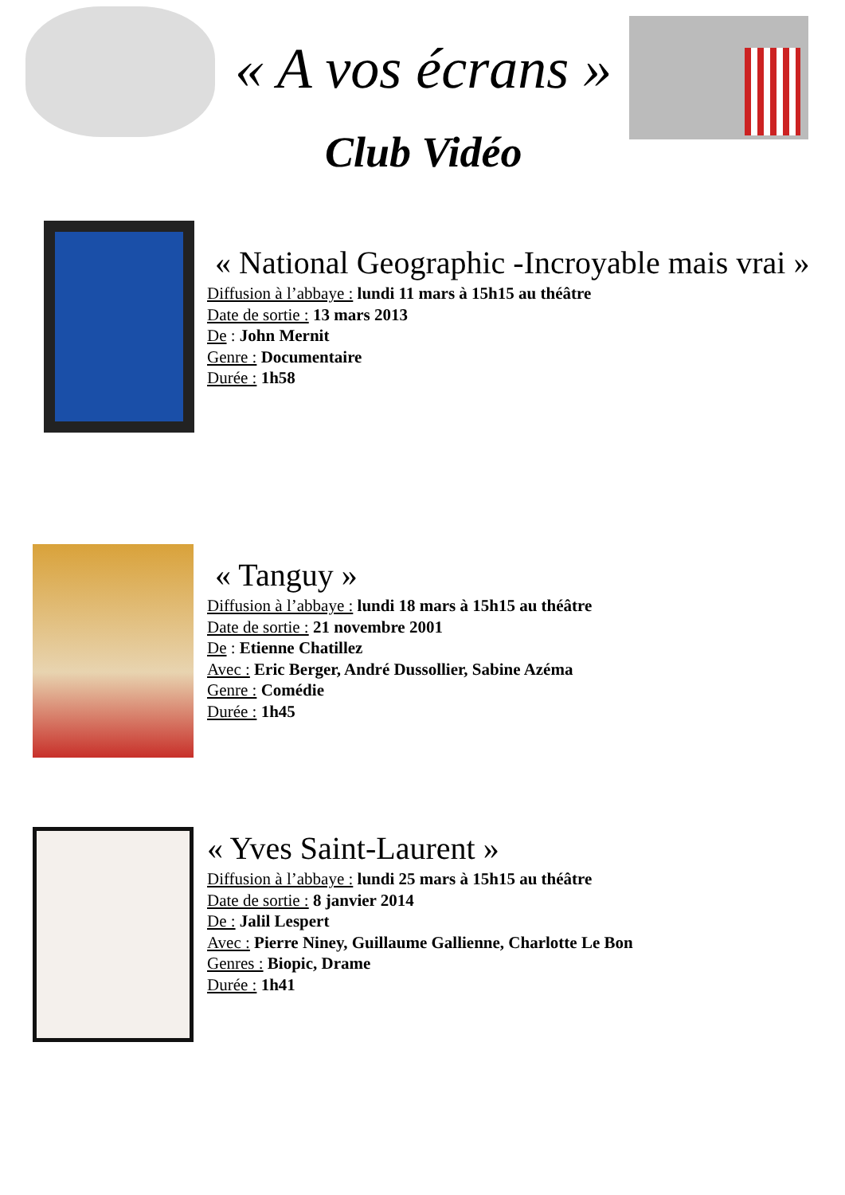« A vos écrans »
Club Vidéo
« National Geographic -Incroyable mais vrai »
Diffusion à l’abbaye : lundi 11 mars à 15h15 au théâtre
Date de sortie : 13 mars 2013
De : John Mernit
Genre : Documentaire
Durée : 1h58
« Tanguy »
Diffusion à l’abbaye : lundi 18 mars à 15h15 au théâtre
Date de sortie : 21 novembre 2001
De : Etienne Chatillez
Avec : Eric Berger, André Dussollier, Sabine Azéma
Genre : Comédie
Durée : 1h45
« Yves Saint-Laurent »
Diffusion à l’abbaye : lundi 25 mars à 15h15 au théâtre
Date de sortie : 8 janvier 2014
De : Jalil Lespert
Avec : Pierre Niney, Guillaume Gallienne, Charlotte Le Bon
Genres : Biopic, Drame
Durée : 1h41